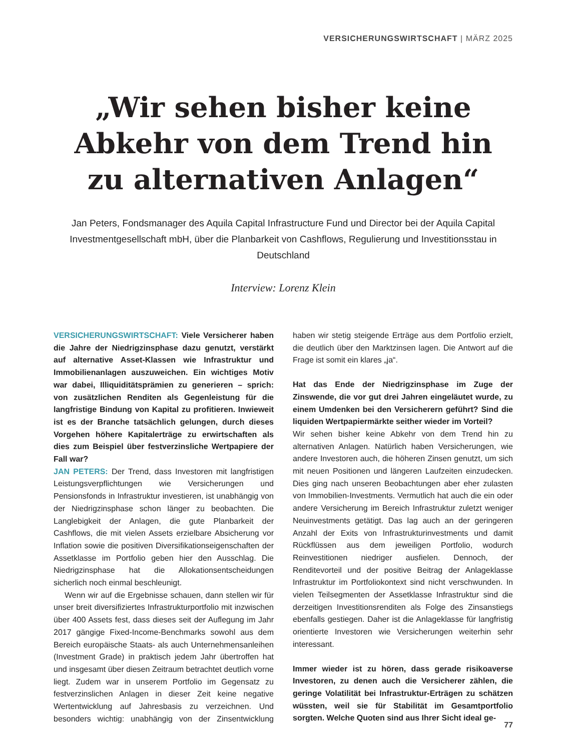VERSICHERUNGSWIRTSCHAFT | MÄRZ 2025
„Wir sehen bisher keine Abkehr von dem Trend hin zu alternativen Anlagen“
Jan Peters, Fondsmanager des Aquila Capital Infrastructure Fund und Director bei der Aquila Capital Investmentgesellschaft mbH, über die Planbarkeit von Cashflows, Regulierung und Investitionsstau in Deutschland
Interview: Lorenz Klein
VERSICHERUNGSWIRTSCHAFT: Viele Versicherer haben die Jahre der Niedrigzinsphase dazu genutzt, verstärkt auf alternative Asset-Klassen wie Infrastruktur und Immobilienanlagen auszuweichen. Ein wichtiges Motiv war dabei, Illiquiditätsprämien zu generieren – sprich: von zusätzlichen Renditen als Gegenleistung für die langfristige Bindung von Kapital zu profitieren. Inwieweit ist es der Branche tatsächlich gelungen, durch dieses Vorgehen höhere Kapitalerträge zu erwirtschaften als dies zum Beispiel über festverzinsliche Wertpapiere der Fall war?
JAN PETERS: Der Trend, dass Investoren mit langfristigen Leistungsverpflichtungen wie Versicherungen und Pensionsfonds in Infrastruktur investieren, ist unabhängig von der Niedrigzinsphase schon länger zu beobachten. Die Langlebigkeit der Anlagen, die gute Planbarkeit der Cashflows, die mit vielen Assets erzielbare Absicherung vor Inflation sowie die positiven Diversifikationseigenschaften der Assetklasse im Portfolio geben hier den Ausschlag. Die Niedrigzinsphase hat die Allokationsentscheidungen sicherlich noch einmal beschleunigt.
Wenn wir auf die Ergebnisse schauen, dann stellen wir für unser breit diversifiziertes Infrastrukturportfolio mit inzwischen über 400 Assets fest, dass dieses seit der Auflegung im Jahr 2017 gängige Fixed-Income-Benchmarks sowohl aus dem Bereich europäische Staats- als auch Unternehmensanleihen (Investment Grade) in praktisch jedem Jahr übertroffen hat und insgesamt über diesen Zeitraum betrachtet deutlich vorne liegt. Zudem war in unserem Portfolio im Gegensatz zu festverzinslichen Anlagen in dieser Zeit keine negative Wertentwicklung auf Jahresbasis zu verzeichnen. Und besonders wichtig: unabhängig von der Zinsentwicklung haben wir stetig steigende Erträge aus dem Portfolio erzielt, die deutlich über den Marktzinsen lagen. Die Antwort auf die Frage ist somit ein klares „ja“.
Hat das Ende der Niedrigzinsphase im Zuge der Zinswende, die vor gut drei Jahren eingeläutet wurde, zu einem Umdenken bei den Versicherern geführt? Sind die liquiden Wertpapiermärkte seither wieder im Vorteil?
Wir sehen bisher keine Abkehr von dem Trend hin zu alternativen Anlagen. Natürlich haben Versicherungen, wie andere Investoren auch, die höheren Zinsen genutzt, um sich mit neuen Positionen und längeren Laufzeiten einzudecken. Dies ging nach unseren Beobachtungen aber eher zulasten von Immobilien-Investments. Vermutlich hat auch die ein oder andere Versicherung im Bereich Infrastruktur zuletzt weniger Neuinvestments getätigt. Das lag auch an der geringeren Anzahl der Exits von Infrastrukturinvestments und damit Rückflüssen aus dem jeweiligen Portfolio, wodurch Reinvestitionen niedriger ausfielen. Dennoch, der Renditevorteil und der positive Beitrag der Anlageklasse Infrastruktur im Portfoliokontext sind nicht verschwunden. In vielen Teilsegmenten der Assetklasse Infrastruktur sind die derzeitigen Investitionsrenditen als Folge des Zinsanstiegs ebenfalls gestiegen. Daher ist die Anlageklasse für langfristig orientierte Investoren wie Versicherungen weiterhin sehr interessant.
Immer wieder ist zu hören, dass gerade risikoaverse Investoren, zu denen auch die Versicherer zählen, die geringe Volatilität bei Infrastruktur-Erträgen zu schätzen wüssten, weil sie für Stabilität im Gesamtportfolio sorgten. Welche Quoten sind aus Ihrer Sicht ideal ge-
77